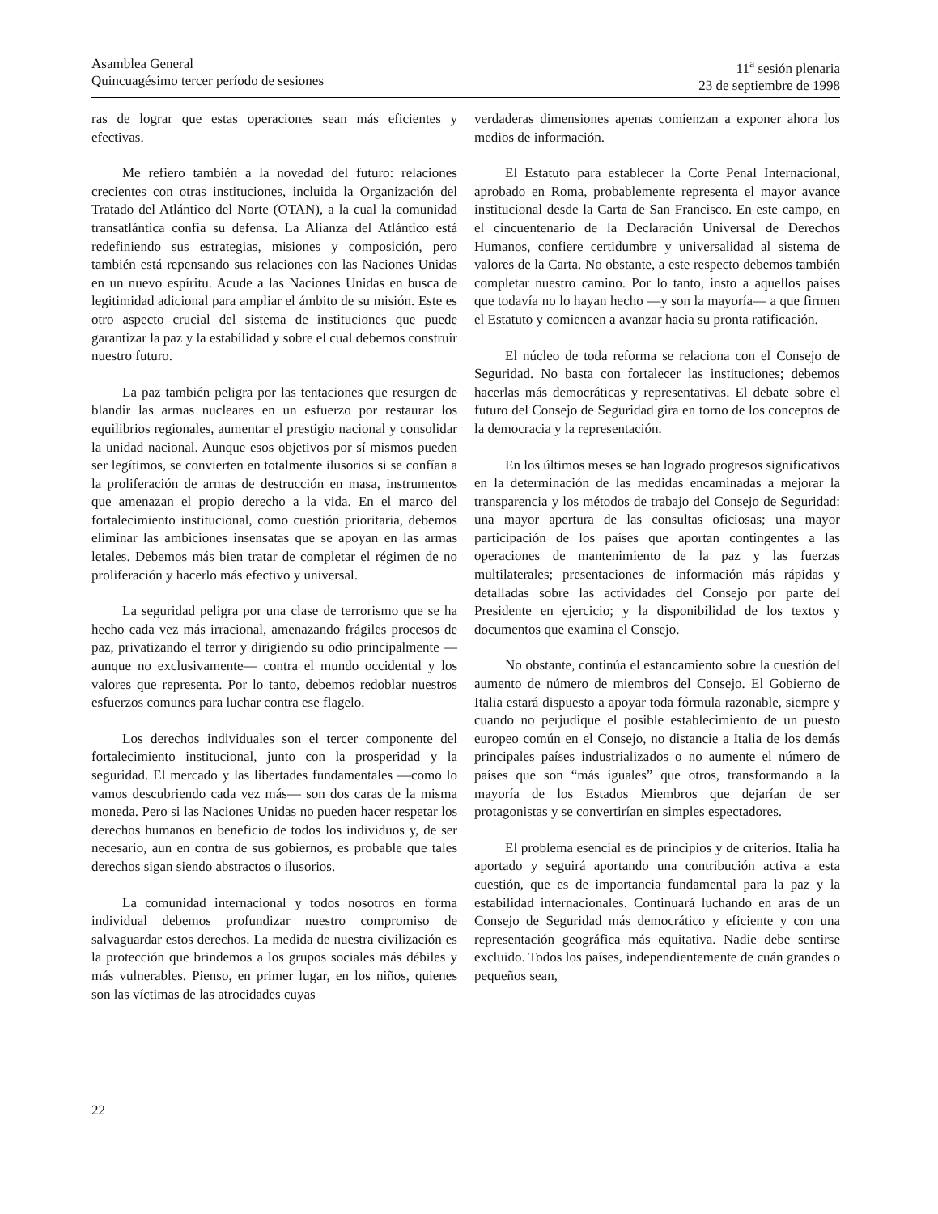Asamblea General
Quincuagésimo tercer período de sesiones
11<sup>a</sup> sesión plenaria
23 de septiembre de 1998
ras de lograr que estas operaciones sean más eficientes y efectivas.
Me refiero también a la novedad del futuro: relaciones crecientes con otras instituciones, incluida la Organización del Tratado del Atlántico del Norte (OTAN), a la cual la comunidad transatlántica confía su defensa. La Alianza del Atlántico está redefiniendo sus estrategias, misiones y composición, pero también está repensando sus relaciones con las Naciones Unidas en un nuevo espíritu. Acude a las Naciones Unidas en busca de legitimidad adicional para ampliar el ámbito de su misión. Este es otro aspecto crucial del sistema de instituciones que puede garantizar la paz y la estabilidad y sobre el cual debemos construir nuestro futuro.
La paz también peligra por las tentaciones que resurgen de blandir las armas nucleares en un esfuerzo por restaurar los equilibrios regionales, aumentar el prestigio nacional y consolidar la unidad nacional. Aunque esos objetivos por sí mismos pueden ser legítimos, se convierten en totalmente ilusorios si se confían a la proliferación de armas de destrucción en masa, instrumentos que amenazan el propio derecho a la vida. En el marco del fortalecimiento institucional, como cuestión prioritaria, debemos eliminar las ambiciones insensatas que se apoyan en las armas letales. Debemos más bien tratar de completar el régimen de no proliferación y hacerlo más efectivo y universal.
La seguridad peligra por una clase de terrorismo que se ha hecho cada vez más irracional, amenazando frágiles procesos de paz, privatizando el terror y dirigiendo su odio principalmente —aunque no exclusivamente— contra el mundo occidental y los valores que representa. Por lo tanto, debemos redoblar nuestros esfuerzos comunes para luchar contra ese flagelo.
Los derechos individuales son el tercer componente del fortalecimiento institucional, junto con la prosperidad y la seguridad. El mercado y las libertades fundamentales —como lo vamos descubriendo cada vez más— son dos caras de la misma moneda. Pero si las Naciones Unidas no pueden hacer respetar los derechos humanos en beneficio de todos los individuos y, de ser necesario, aun en contra de sus gobiernos, es probable que tales derechos sigan siendo abstractos o ilusorios.
La comunidad internacional y todos nosotros en forma individual debemos profundizar nuestro compromiso de salvaguardar estos derechos. La medida de nuestra civilización es la protección que brindemos a los grupos sociales más débiles y más vulnerables. Pienso, en primer lugar, en los niños, quienes son las víctimas de las atrocidades cuyas
verdaderas dimensiones apenas comienzan a exponer ahora los medios de información.
El Estatuto para establecer la Corte Penal Internacional, aprobado en Roma, probablemente representa el mayor avance institucional desde la Carta de San Francisco. En este campo, en el cincuentenario de la Declaración Universal de Derechos Humanos, confiere certidumbre y universalidad al sistema de valores de la Carta. No obstante, a este respecto debemos también completar nuestro camino. Por lo tanto, insto a aquellos países que todavía no lo hayan hecho —y son la mayoría— a que firmen el Estatuto y comiencen a avanzar hacia su pronta ratificación.
El núcleo de toda reforma se relaciona con el Consejo de Seguridad. No basta con fortalecer las instituciones; debemos hacerlas más democráticas y representativas. El debate sobre el futuro del Consejo de Seguridad gira en torno de los conceptos de la democracia y la representación.
En los últimos meses se han logrado progresos significativos en la determinación de las medidas encaminadas a mejorar la transparencia y los métodos de trabajo del Consejo de Seguridad: una mayor apertura de las consultas oficiosas; una mayor participación de los países que aportan contingentes a las operaciones de mantenimiento de la paz y las fuerzas multilaterales; presentaciones de información más rápidas y detalladas sobre las actividades del Consejo por parte del Presidente en ejercicio; y la disponibilidad de los textos y documentos que examina el Consejo.
No obstante, continúa el estancamiento sobre la cuestión del aumento de número de miembros del Consejo. El Gobierno de Italia estará dispuesto a apoyar toda fórmula razonable, siempre y cuando no perjudique el posible establecimiento de un puesto europeo común en el Consejo, no distancie a Italia de los demás principales países industrializados o no aumente el número de países que son “más iguales” que otros, transformando a la mayoría de los Estados Miembros que dejarían de ser protagonistas y se convertirían en simples espectadores.
El problema esencial es de principios y de criterios. Italia ha aportado y seguirá aportando una contribución activa a esta cuestión, que es de importancia fundamental para la paz y la estabilidad internacionales. Continuará luchando en aras de un Consejo de Seguridad más democrático y eficiente y con una representación geográfica más equitativa. Nadie debe sentirse excluido. Todos los países, independientemente de cuán grandes o pequeños sean,
22